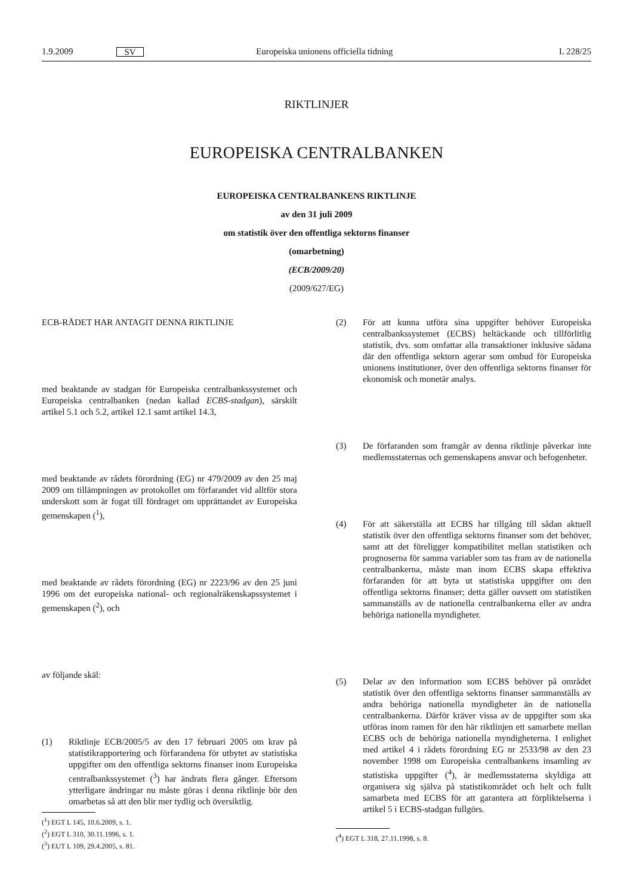1.9.2009 SV Europeiska unionens officiella tidning L 228/25
RIKTLINJER
EUROPEISKA CENTRALBANKEN
EUROPEISKA CENTRALBANKENS RIKTLINJE
av den 31 juli 2009
om statistik över den offentliga sektorns finanser
(omarbetning)
(ECB/2009/20)
(2009/627/EG)
ECB-RÅDET HAR ANTAGIT DENNA RIKTLINJE
med beaktande av stadgan för Europeiska centralbankssystemet och Europeiska centralbanken (nedan kallad ECBS-stadgan), särskilt artikel 5.1 och 5.2, artikel 12.1 samt artikel 14.3,
med beaktande av rådets förordning (EG) nr 479/2009 av den 25 maj 2009 om tillämpningen av protokollet om förfarandet vid alltför stora underskott som är fogat till fördraget om upprättandet av Europeiska gemenskapen (<sup>1</sup>),
med beaktande av rådets förordning (EG) nr 2223/96 av den 25 juni 1996 om det europeiska national- och regionalräkenskapssystemet i gemenskapen (<sup>2</sup>), och
av följande skäl:
(1) Riktlinje ECB/2005/5 av den 17 februari 2005 om krav på statistikrapportering och förfarandena för utbytet av statistiska uppgifter om den offentliga sektorns finanser inom Europeiska centralbankssystemet (<sup>3</sup>) har ändrats flera gånger. Eftersom ytterligare ändringar nu måste göras i denna riktlinje bör den omarbetas så att den blir mer tydlig och översiktlig.
(<sup>1</sup>) EGT L 145, 10.6.2009, s. 1.
(<sup>2</sup>) EGT L 310, 30.11.1996, s. 1.
(<sup>3</sup>) EUT L 109, 29.4.2005, s. 81.
(2) För att kunna utföra sina uppgifter behöver Europeiska centralbankssystemet (ECBS) heltäckande och tillförlitlig statistik, dvs. som omfattar alla transaktioner inklusive sådana där den offentliga sektorn agerar som ombud för Europeiska unionens institutioner, över den offentliga sektorns finanser för ekonomisk och monetär analys.
(3) De förfaranden som framgår av denna riktlinje påverkar inte medlemsstaternas och gemenskapens ansvar och befogenheter.
(4) För att säkerställa att ECBS har tillgång till sådan aktuell statistik över den offentliga sektorns finanser som det behöver, samt att det föreligger kompatibilitet mellan statistiken och prognoserna för samma variabler som tas fram av de nationella centralbankerna, måste man inom ECBS skapa effektiva förfaranden för att byta ut statistiska uppgifter om den offentliga sektorns finanser; detta gäller oavsett om statistiken sammanställs av de nationella centralbankerna eller av andra behöriga nationella myndigheter.
(5) Delar av den information som ECBS behöver på området statistik över den offentliga sektorns finanser sammanställs av andra behöriga nationella myndigheter än de nationella centralbankerna. Därför kräver vissa av de uppgifter som ska utföras inom ramen för den här riktlinjen ett samarbete mellan ECBS och de behöriga nationella myndigheterna. I enlighet med artikel 4 i rådets förordning EG nr 2533/98 av den 23 november 1998 om Europeiska centralbankens insamling av statistiska uppgifter (<sup>4</sup>), är medlemsstaterna skyldiga att organisera sig själva på statistikområdet och helt och fullt samarbeta med ECBS för att garantera att förpliktelserna i artikel 5 i ECBS-stadgan fullgörs.
(<sup>4</sup>) EGT L 318, 27.11.1998, s. 8.